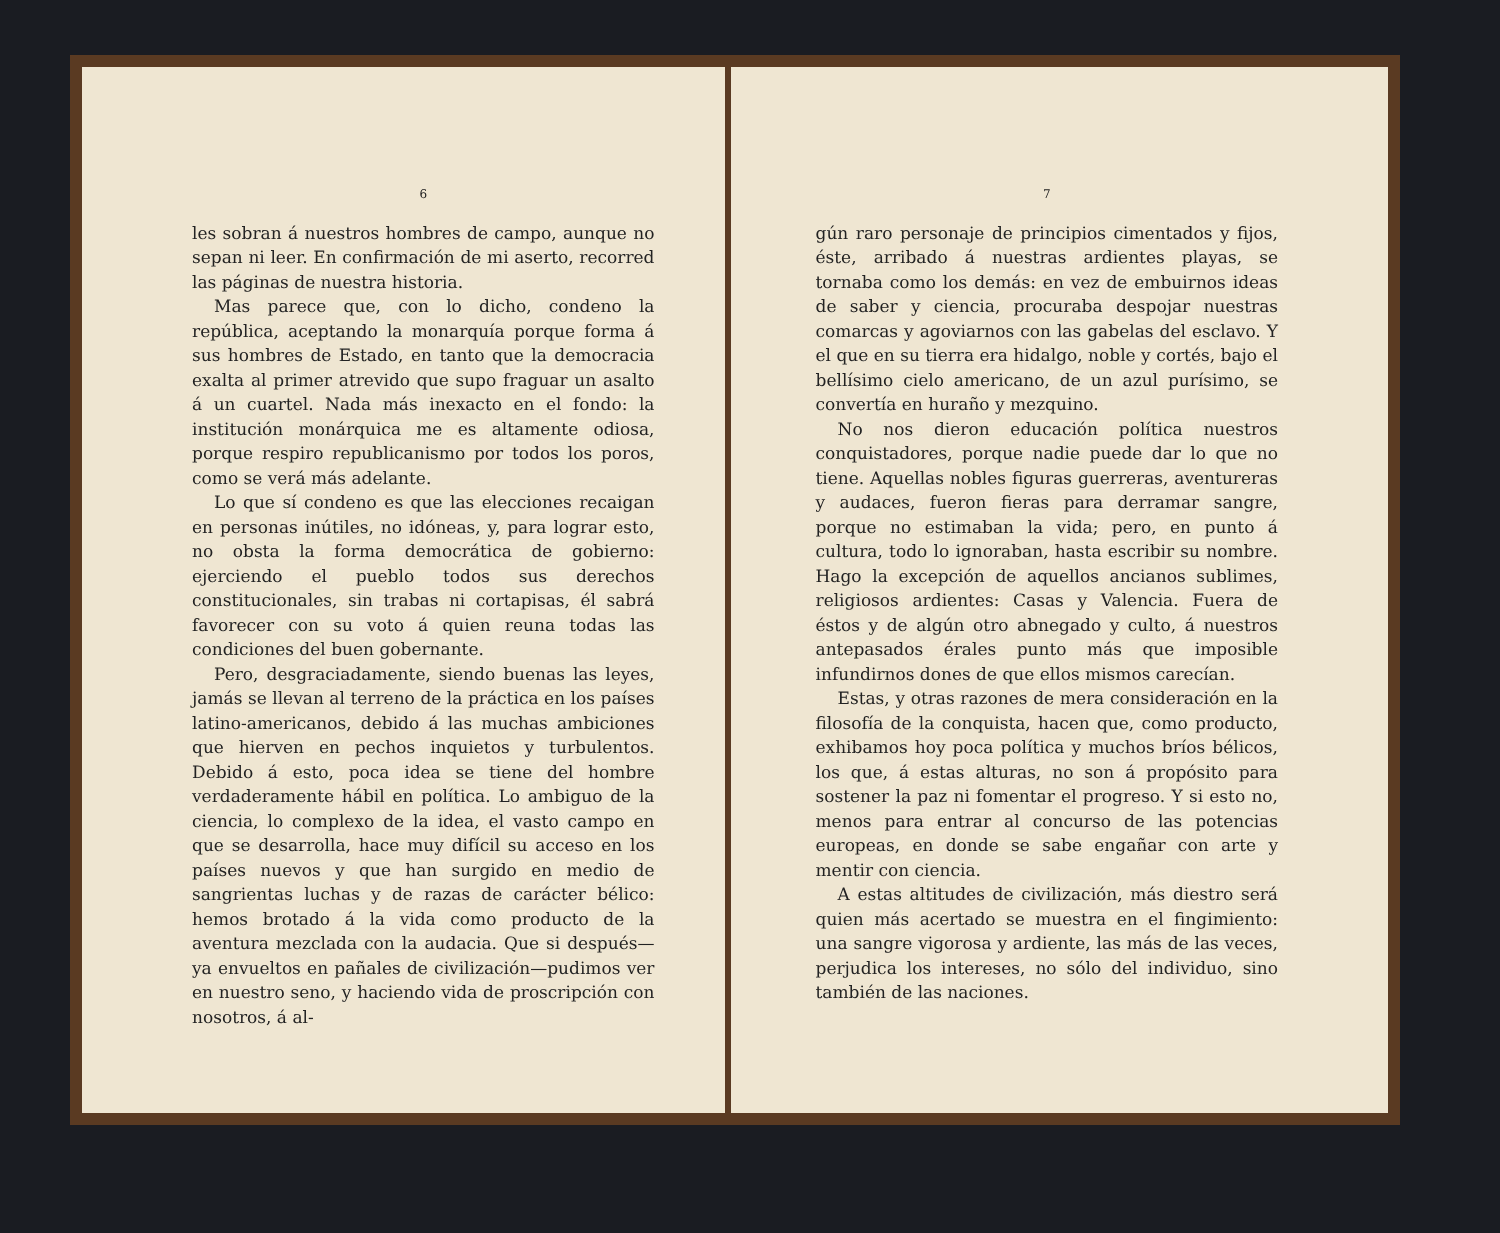6
les sobran á nuestros hombres de campo, aunque no sepan ni leer. En confirmación de mi aserto, recorred las páginas de nuestra historia.
Mas parece que, con lo dicho, condeno la república, aceptando la monarquía porque forma á sus hombres de Estado, en tanto que la democracia exalta al primer atrevido que supo fraguar un asalto á un cuartel. Nada más inexacto en el fondo: la institución monárquica me es altamente odiosa, porque respiro republicanismo por todos los poros, como se verá más adelante.
Lo que sí condeno es que las elecciones recaigan en personas inútiles, no idóneas, y, para lograr esto, no obsta la forma democrática de gobierno: ejerciendo el pueblo todos sus derechos constitucionales, sin trabas ni cortapisas, él sabrá favorecer con su voto á quien reuna todas las condiciones del buen gobernante.
Pero, desgraciadamente, siendo buenas las leyes, jamás se llevan al terreno de la práctica en los países latino-americanos, debido á las muchas ambiciones que hierven en pechos inquietos y turbulentos. Debido á esto, poca idea se tiene del hombre verdaderamente hábil en política. Lo ambiguo de la ciencia, lo complexo de la idea, el vasto campo en que se desarrolla, hace muy difícil su acceso en los países nuevos y que han surgido en medio de sangrientas luchas y de razas de carácter bélico: hemos brotado á la vida como producto de la aventura mezclada con la audacia. Que si después—ya envueltos en pañales de civilización—pudimos ver en nuestro seno, y haciendo vida de proscripción con nosotros, á al-
7
gún raro personaje de principios cimentados y fijos, éste, arribado á nuestras ardientes playas, se tornaba como los demás: en vez de embuirnos ideas de saber y ciencia, procuraba despojar nuestras comarcas y agoviarnos con las gabelas del esclavo. Y el que en su tierra era hidalgo, noble y cortés, bajo el bellísimo cielo americano, de un azul purísimo, se convertía en huraño y mezquino.
No nos dieron educación política nuestros conquistadores, porque nadie puede dar lo que no tiene. Aquellas nobles figuras guerreras, aventureras y audaces, fueron fieras para derramar sangre, porque no estimaban la vida; pero, en punto á cultura, todo lo ignoraban, hasta escribir su nombre. Hago la excepción de aquellos ancianos sublimes, religiosos ardientes: Casas y Valencia. Fuera de éstos y de algún otro abnegado y culto, á nuestros antepasados érales punto más que imposible infundirnos dones de que ellos mismos carecían.
Estas, y otras razones de mera consideración en la filosofía de la conquista, hacen que, como producto, exhibamos hoy poca política y muchos bríos bélicos, los que, á estas alturas, no son á propósito para sostener la paz ni fomentar el progreso. Y si esto no, menos para entrar al concurso de las potencias europeas, en donde se sabe engañar con arte y mentir con ciencia.
A estas altitudes de civilización, más diestro será quien más acertado se muestra en el fingimiento: una sangre vigorosa y ardiente, las más de las veces, perjudica los intereses, no sólo del individuo, sino también de las naciones.